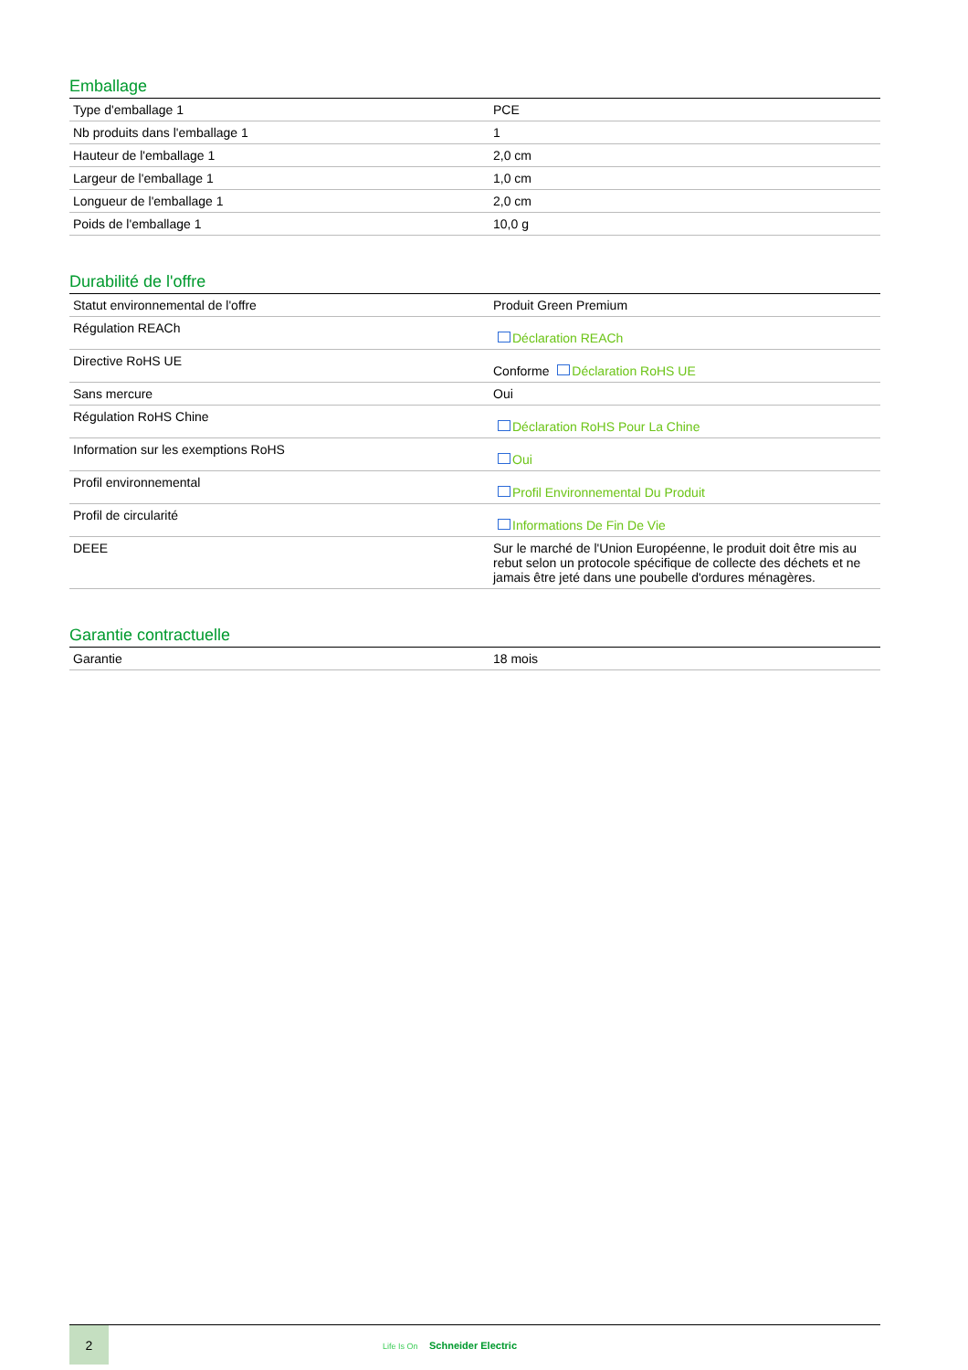Emballage
| Type d'emballage 1 | PCE |
| Nb produits dans l'emballage 1 | 1 |
| Hauteur de l'emballage 1 | 2,0 cm |
| Largeur de l'emballage 1 | 1,0 cm |
| Longueur de l'emballage 1 | 2,0 cm |
| Poids de l'emballage 1 | 10,0 g |
Durabilité de l'offre
| Statut environnemental de l'offre | Produit Green Premium |
| Régulation REACh | Déclaration REACh |
| Directive RoHS UE | Conforme Déclaration RoHS UE |
| Sans mercure | Oui |
| Régulation RoHS Chine | Déclaration RoHS Pour La Chine |
| Information sur les exemptions RoHS | Oui |
| Profil environnemental | Profil Environnemental Du Produit |
| Profil de circularité | Informations De Fin De Vie |
| DEEE | Sur le marché de l'Union Européenne, le produit doit être mis au rebut selon un protocole spécifique de collecte des déchets et ne jamais être jeté dans une poubelle d'ordures ménagères. |
Garantie contractuelle
| Garantie | 18 mois |
2
Life Is On Schneider Electric